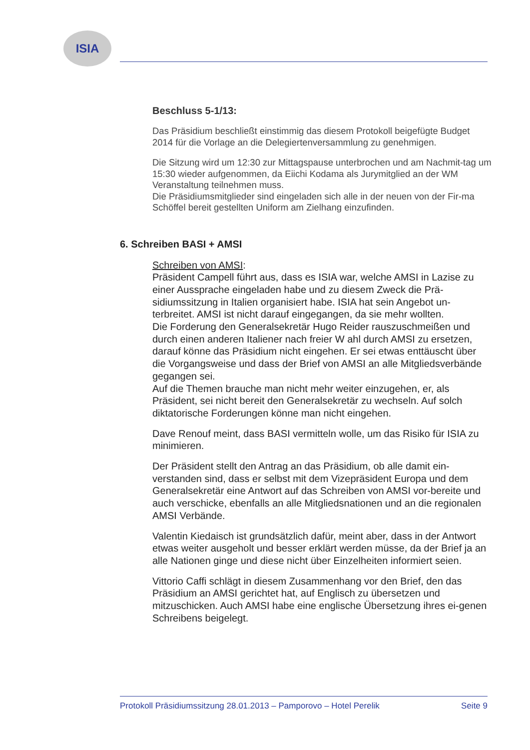ISIA
Beschluss 5-1/13:
Das Präsidium beschließt einstimmig das diesem Protokoll beigefügte Budget 2014 für die Vorlage an die Delegiertenversammlung zu genehmigen.
Die Sitzung wird um 12:30 zur Mittagspause unterbrochen und am Nachmit-tag um 15:30 wieder aufgenommen, da Eiichi Kodama als Jurymitglied an der WM Veranstaltung teilnehmen muss.
Die Präsidiumsmitglieder sind eingeladen sich alle in der neuen von der Fir-ma Schöffel bereit gestellten Uniform am Zielhang einzufinden.
6. Schreiben BASI + AMSI
Schreiben von AMSI:
Präsident Campell führt aus, dass es ISIA war, welche AMSI in Lazise zu einer Aussprache eingeladen habe und zu diesem Zweck die Prä-sidiumssitzung in Italien organisiert habe. ISIA hat sein Angebot un-terbreitet. AMSI ist nicht darauf eingegangen, da sie mehr wollten.
Die Forderung den Generalsekretär Hugo Reider rauszuschmeißen und durch einen anderen Italiener nach freier W ahl durch AMSI zu ersetzen, darauf könne das Präsidium nicht eingehen. Er sei etwas enttäuscht über die Vorgangsweise und dass der Brief von AMSI an alle Mitgliedsverbände gegangen sei.
Auf die Themen brauche man nicht mehr weiter einzugehen, er, als Präsident, sei nicht bereit den Generalsekretär zu wechseln. Auf solch diktatorische Forderungen könne man nicht eingehen.
Dave Renouf meint, dass BASI vermitteln wolle, um das Risiko für ISIA zu minimieren.
Der Präsident stellt den Antrag an das Präsidium, ob alle damit ein-verstanden sind, dass er selbst mit dem Vizepräsident Europa und dem Generalsekretär eine Antwort auf das Schreiben von AMSI vor-bereite und auch verschicke, ebenfalls an alle Mitgliedsnationen und an die regionalen AMSI Verbände.
Valentin Kiedaisch ist grundsätzlich dafür, meint aber, dass in der Antwort etwas weiter ausgeholt und besser erklärt werden müsse, da der Brief ja an alle Nationen ginge und diese nicht über Einzelheiten informiert seien.
Vittorio Caffi schlägt in diesem Zusammenhang vor den Brief, den das Präsidium an AMSI gerichtet hat, auf Englisch zu übersetzen und mitzuschicken. Auch AMSI habe eine englische Übersetzung ihres ei-genen Schreibens beigelegt.
Protokoll Präsidiumssitzung 28.01.2013 – Pamporovo – Hotel Perelik Seite 9